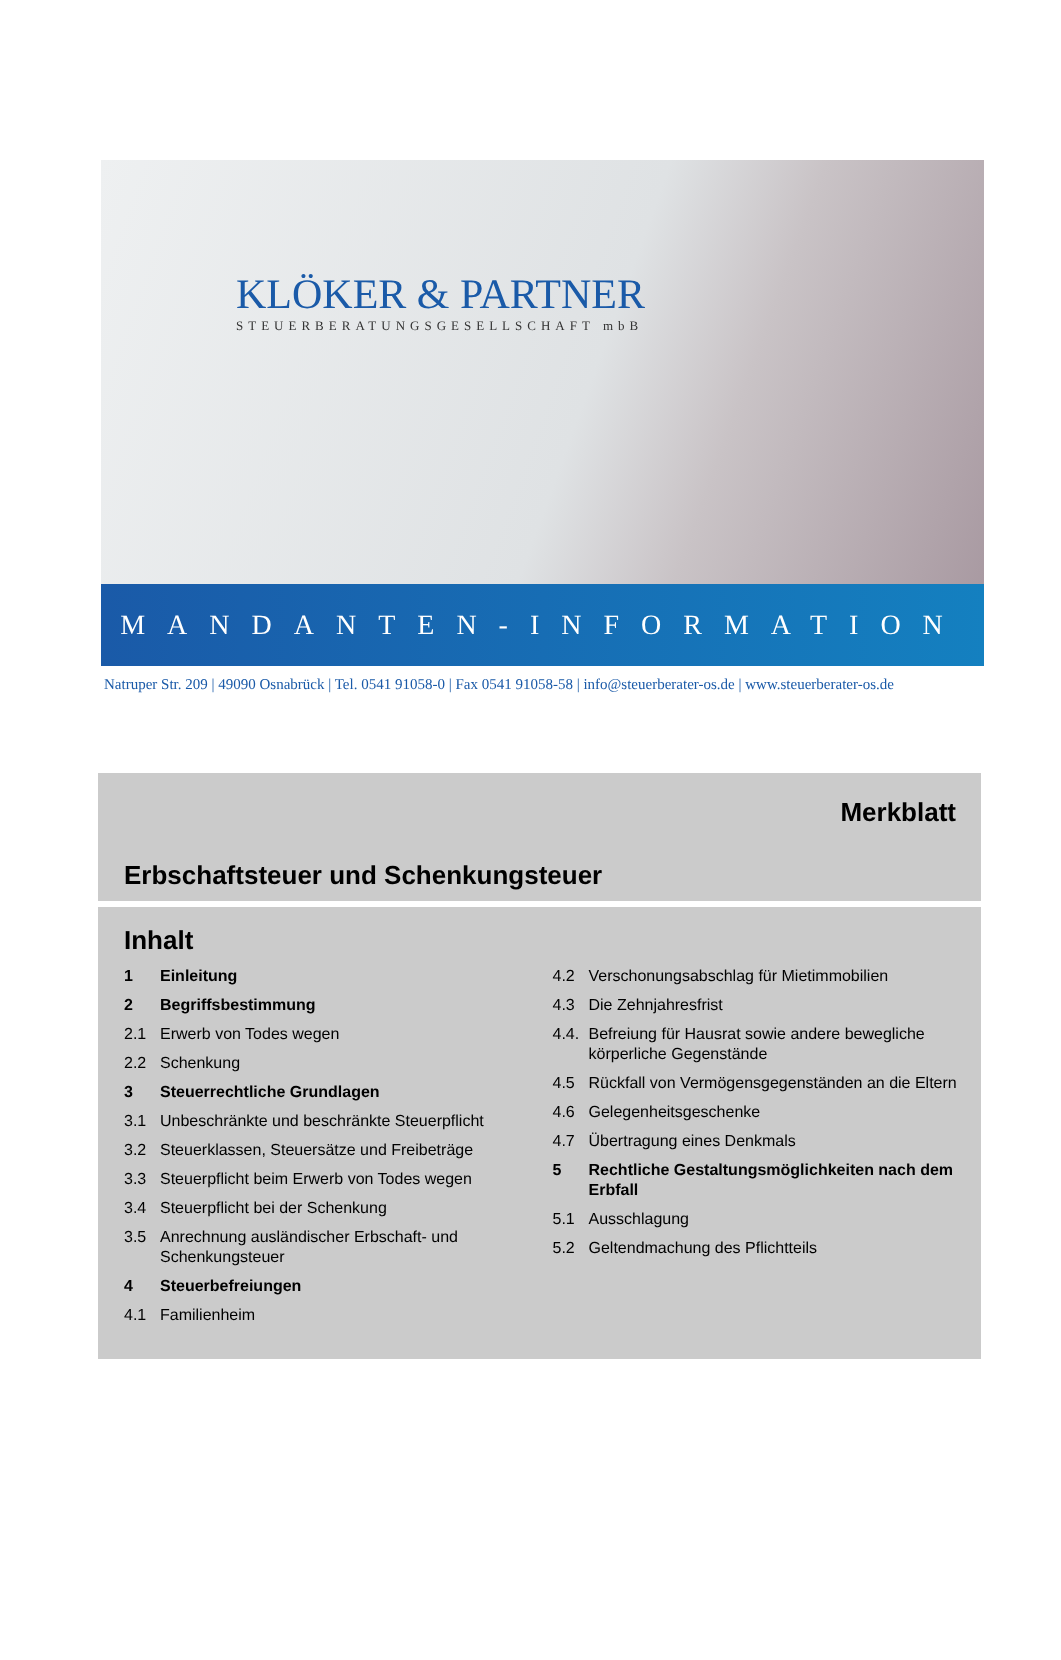KLÖKER & PARTNER
STEUERBERATUNGSGESELLSCHAFT mbB
MANDANTEN-INFORMATION
Natruper Str. 209 | 49090 Osnabrück | Tel. 0541 91058-0 | Fax 0541 91058-58 | info@steuerberater-os.de | www.steuerberater-os.de
Merkblatt
Erbschaftsteuer und Schenkungsteuer
Inhalt
1 Einleitung
2 Begriffsbestimmung
2.1 Erwerb von Todes wegen
2.2 Schenkung
3 Steuerrechtliche Grundlagen
3.1 Unbeschränkte und beschränkte Steuerpflicht
3.2 Steuerklassen, Steuersätze und Freibeträge
3.3 Steuerpflicht beim Erwerb von Todes wegen
3.4 Steuerpflicht bei der Schenkung
3.5 Anrechnung ausländischer Erbschaft- und Schenkungsteuer
4 Steuerbefreiungen
4.1 Familienheim
4.2 Verschonungsabschlag für Mietimmobilien
4.3 Die Zehnjahresfrist
4.4. Befreiung für Hausrat sowie andere bewegliche körperliche Gegenstände
4.5 Rückfall von Vermögensgegenständen an die Eltern
4.6 Gelegenheitsgeschenke
4.7 Übertragung eines Denkmals
5 Rechtliche Gestaltungsmöglichkeiten nach dem Erbfall
5.1 Ausschlagung
5.2 Geltendmachung des Pflichtteils